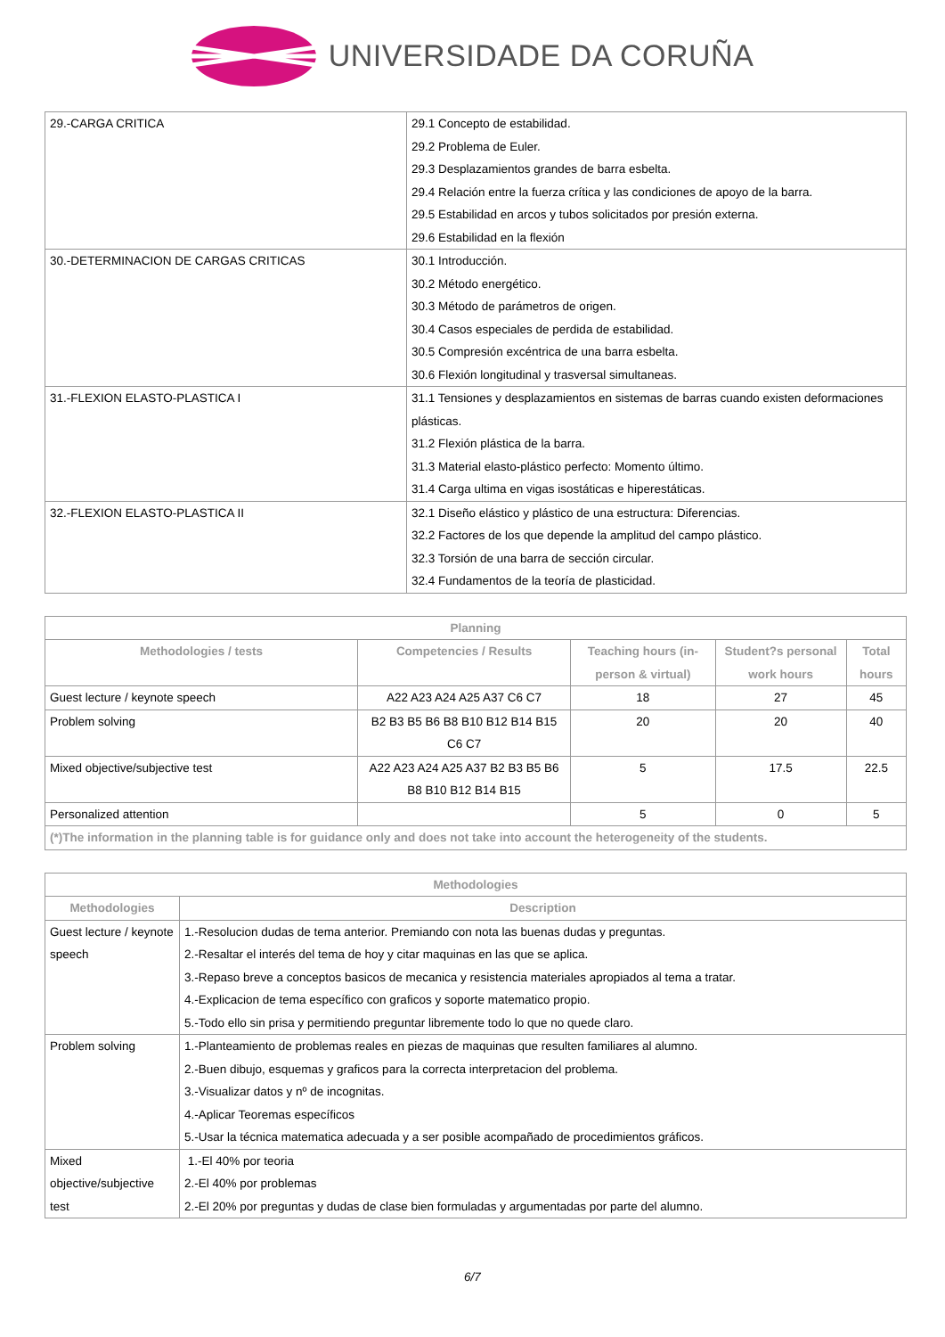UNIVERSIDADE DA CORUÑA
| 29.-CARGA CRITICA | 29.1 Concepto de estabilidad. 29.2 Problema de Euler. 29.3 Desplazamientos grandes de barra esbelta. 29.4 Relación entre la fuerza crítica y las condiciones de apoyo de la barra. 29.5 Estabilidad en arcos y tubos solicitados por presión externa. 29.6 Estabilidad en la flexión |
| 30.-DETERMINACION DE CARGAS CRITICAS | 30.1 Introducción. 30.2 Método energético. 30.3 Método de parámetros de origen. 30.4 Casos especiales de perdida de estabilidad. 30.5 Compresión excéntrica de una barra esbelta. 30.6 Flexión longitudinal y trasversal simultaneas. |
| 31.-FLEXION ELASTO-PLASTICA I | 31.1 Tensiones y desplazamientos en sistemas de barras cuando existen deformaciones plásticas. 31.2 Flexión plástica de la barra. 31.3 Material elasto-plástico perfecto: Momento último. 31.4 Carga ultima en vigas isostáticas e hiperestáticas. |
| 32.-FLEXION ELASTO-PLASTICA II | 32.1 Diseño elástico y plástico de una estructura: Diferencias. 32.2 Factores de los que depende la amplitud del campo plástico. 32.3 Torsión de una barra de sección circular. 32.4 Fundamentos de la teoría de plasticidad. |
| Planning | | | | |
| --- | --- | --- | --- | --- |
| Methodologies / tests | Competencies / Results | Teaching hours (in-person & virtual) | Student?s personal work hours | Total hours |
| Guest lecture / keynote speech | A22 A23 A24 A25 A37 C6 C7 | 18 | 27 | 45 |
| Problem solving | B2 B3 B5 B6 B8 B10 B12 B14 B15 C6 C7 | 20 | 20 | 40 |
| Mixed objective/subjective test | A22 A23 A24 A25 A37 B2 B3 B5 B6 B8 B10 B12 B14 B15 | 5 | 17.5 | 22.5 |
| Personalized attention | | 5 | 0 | 5 |
| (*)The information in the planning table is for guidance only and does not take into account the heterogeneity of the students. | | | | |
| Methodologies | |
| --- | --- |
| Methodologies | Description |
| Guest lecture / keynote speech | 1.-Resolucion dudas de tema anterior. Premiando con nota las buenas dudas y preguntas. 2.-Resaltar el interés del tema de hoy y citar maquinas en las que se aplica. 3.-Repaso breve a conceptos basicos de mecanica y resistencia materiales apropiados al tema a tratar. 4.-Explicacion de tema específico con graficos y soporte matematico propio. 5.-Todo ello sin prisa y permitiendo preguntar libremente todo lo que no quede claro. |
| Problem solving | 1.-Planteamiento de problemas reales en piezas de maquinas que resulten familiares al alumno. 2.-Buen dibujo, esquemas y graficos para la correcta interpretacion del problema. 3.-Visualizar datos y nº de incognitas. 4.-Aplicar Teoremas específicos 5.-Usar la técnica matematica adecuada y a ser posible acompañado de procedimientos gráficos. |
| Mixed objective/subjective test | 1.-El 40% por teoria 2.-El 40% por problemas 2.-El 20% por preguntas y dudas de clase bien formuladas y argumentadas por parte del alumno. |
6/7